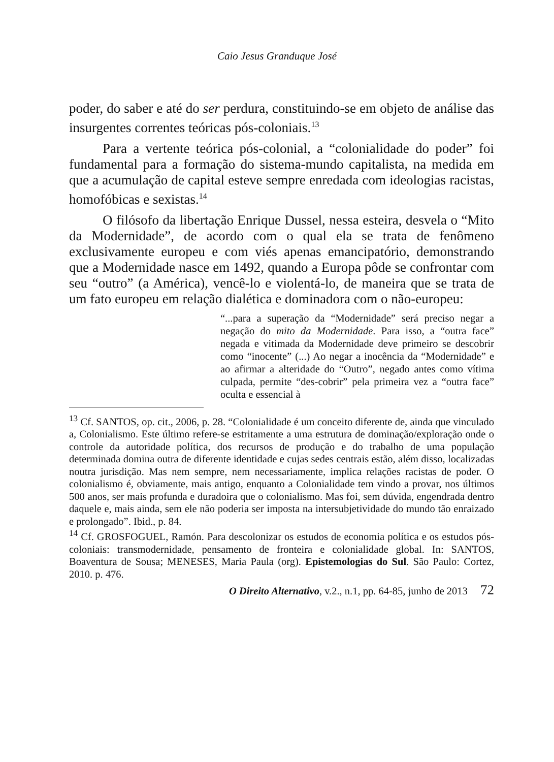Caio Jesus Granduque José
poder, do saber e até do ser perdura, constituindo-se em objeto de análise das insurgentes correntes teóricas pós-coloniais.<sup>13</sup>
Para a vertente teórica pós-colonial, a “colonialidade do poder” foi fundamental para a formação do sistema-mundo capitalista, na medida em que a acumulação de capital esteve sempre enredada com ideologias racistas, homofóbicas e sexistas.<sup>14</sup>
O filósofo da libertação Enrique Dussel, nessa esteira, desvela o “Mito da Modernidade”, de acordo com o qual ela se trata de fenômeno exclusivamente europeu e com viés apenas emancipatório, demonstrando que a Modernidade nasce em 1492, quando a Europa pôde se confrontar com seu “outro” (a América), vencê-lo e violentá-lo, de maneira que se trata de um fato europeu em relação dialética e dominadora com o não-europeu:
“...para a superação da “Modernidade” será preciso negar a negação do mito da Modernidade. Para isso, a “outra face” negada e vitimada da Modernidade deve primeiro se descobrir como “inocente” (...) Ao negar a inocência da “Modernidade” e ao afirmar a alteridade do “Outro”, negado antes como vítima culpada, permite “des-cobrir” pela primeira vez a “outra face” oculta e essencial à
<sup>13</sup> Cf. SANTOS, op. cit., 2006, p. 28. “Colonialidade é um conceito diferente de, ainda que vinculado a, Colonialismo. Este último refere-se estritamente a uma estrutura de dominação/exploração onde o controle da autoridade política, dos recursos de produção e do trabalho de uma população determinada domina outra de diferente identidade e cujas sedes centrais estão, além disso, localizadas noutra jurisdição. Mas nem sempre, nem necessariamente, implica relações racistas de poder. O colonialismo é, obviamente, mais antigo, enquanto a Colonialidade tem vindo a provar, nos últimos 500 anos, ser mais profunda e duradoira que o colonialismo. Mas foi, sem dúvida, engendrada dentro daquele e, mais ainda, sem ele não poderia ser imposta na intersubjetividade do mundo tão enraizado e prolongado”. Ibid., p. 84.
<sup>14</sup> Cf. GROSFOGUEL, Ramón. Para descolonizar os estudos de economia política e os estudos pós-coloniais: transmodernidade, pensamento de fronteira e colonialidade global. In: SANTOS, Boaventura de Sousa; MENESES, Maria Paula (org). Epistemologias do Sul. São Paulo: Cortez, 2010. p. 476.
O Direito Alternativo, v.2., n.1, pp. 64-85, junho de 2013 72